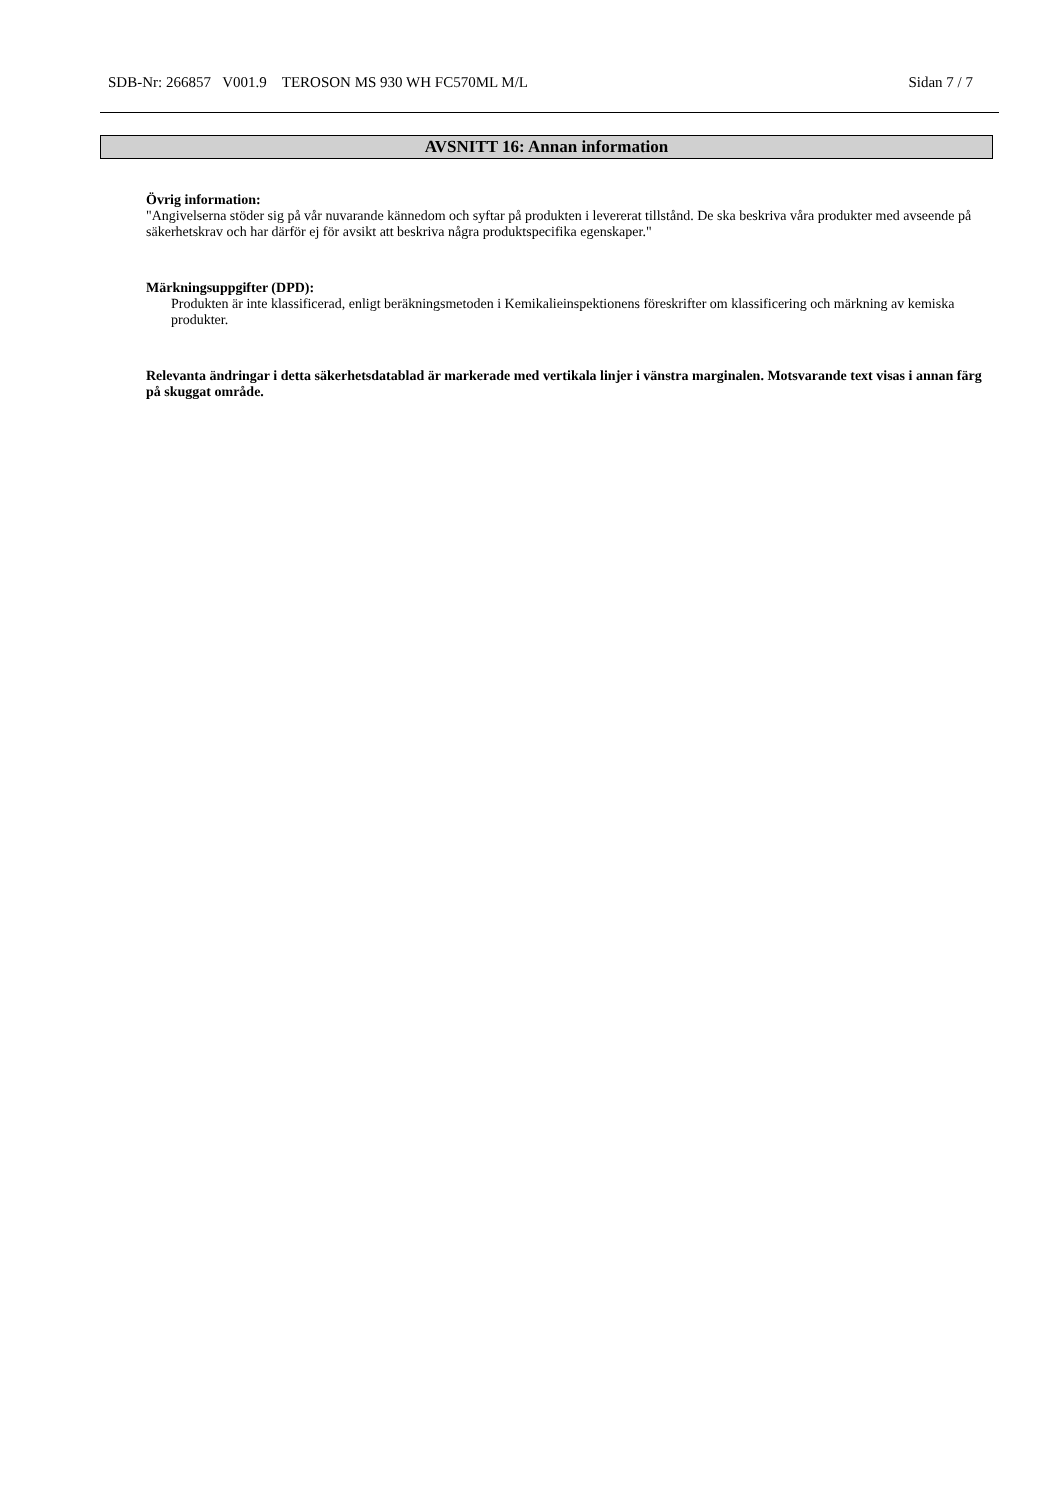SDB-Nr: 266857 V001.9 TEROSON MS 930 WH FC570ML M/L Sidan 7 / 7
AVSNITT 16: Annan information
Övrig information:
"Angivelserna stöder sig på vår nuvarande kännedom och syftar på produkten i levererat tillstånd. De ska beskriva våra produkter med avseende på säkerhetskrav och har därför ej för avsikt att beskriva några produktspecifika egenskaper."
Märkningsuppgifter (DPD):
Produkten är inte klassificerad, enligt beräkningsmetoden i Kemikalieinspektionens föreskrifter om klassificering och märkning av kemiska produkter.
Relevanta ändringar i detta säkerhetsdatablad är markerade med vertikala linjer i vänstra marginalen. Motsvarande text visas i annan färg på skuggat område.